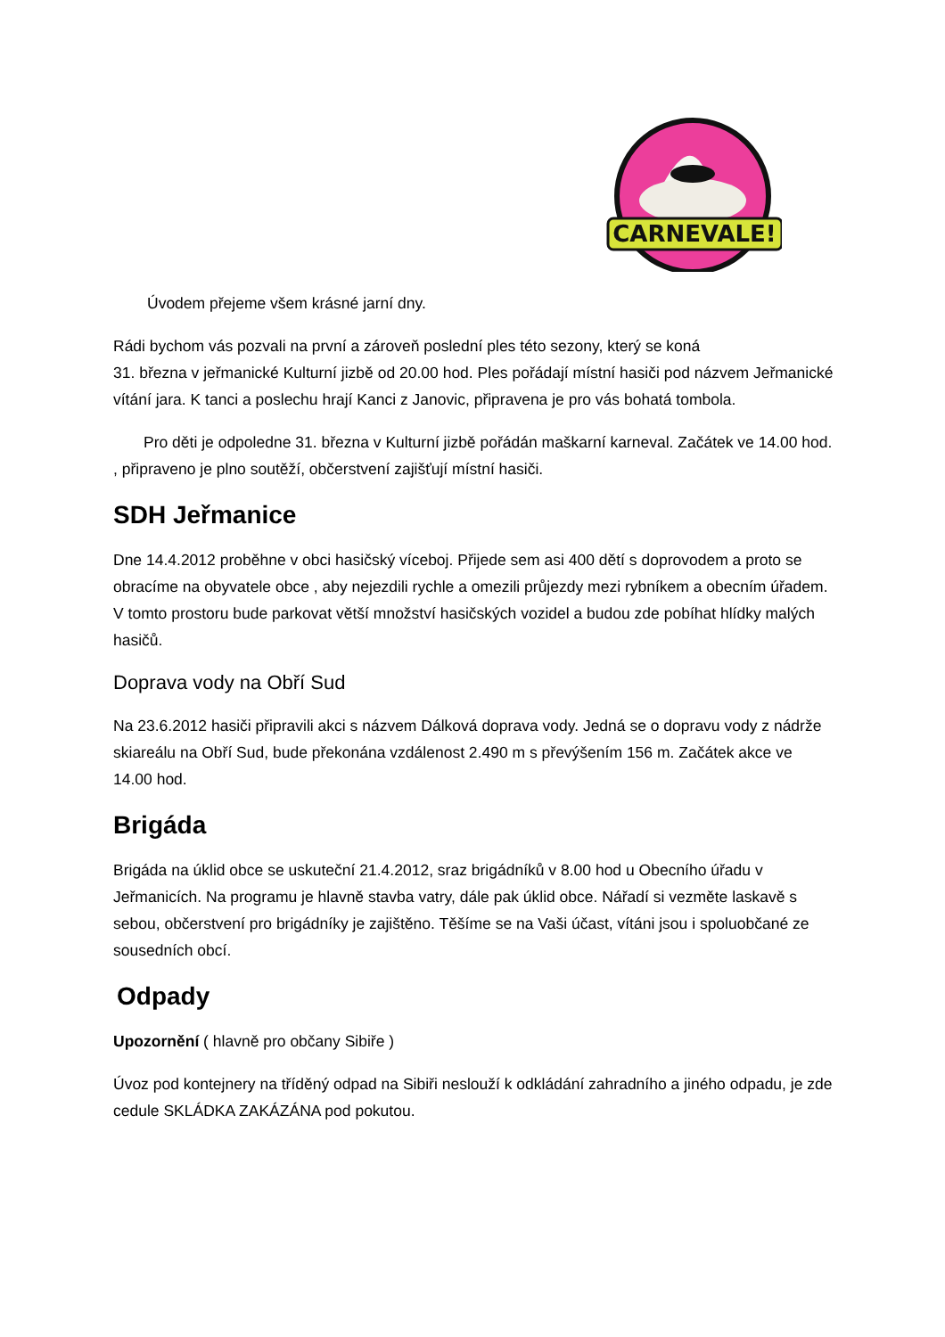CARNEVALE!
Úvodem přejeme všem krásné jarní dny.
Rádi bychom vás pozvali na první a zároveň poslední ples této sezony, který se koná
31. března v jeřmanické Kulturní jizbě od 20.00 hod. Ples pořádají místní hasiči pod názvem Jeřmanické vítání jara. K tanci a poslechu hrají Kanci z Janovic, připravena je pro vás bohatá tombola.
Pro děti je odpoledne 31. března v Kulturní jizbě pořádán maškarní karneval. Začátek ve 14.00 hod. , připraveno je plno soutěží, občerstvení zajišťují místní hasiči.
SDH Jeřmanice
Dne 14.4.2012 proběhne v obci hasičský víceboj. Přijede sem asi 400 dětí s doprovodem a proto se obracíme na obyvatele obce , aby nejezdili rychle a omezili průjezdy mezi rybníkem a obecním úřadem. V tomto prostoru bude parkovat větší množství hasičských vozidel a budou zde pobíhat hlídky malých hasičů.
Doprava vody na Obří Sud
Na 23.6.2012 hasiči připravili akci s názvem Dálková doprava vody. Jedná se o dopravu vody z nádrže skiareálu na Obří Sud, bude překonána vzdálenost 2.490 m s převýšením 156 m. Začátek akce ve 14.00 hod.
Brigáda
Brigáda na úklid obce se uskuteční 21.4.2012, sraz brigádníků v 8.00 hod u Obecního úřadu v Jeřmanicích. Na programu je hlavně stavba vatry, dále pak úklid obce. Nářadí si vezměte laskavě s sebou, občerstvení pro brigádníky je zajištěno. Těšíme se na Vaši účast, vítáni jsou i spoluobčané ze sousedních obcí.
Odpady
Upozornění ( hlavně pro občany Sibiře )
Úvoz pod kontejnery na tříděný odpad na Sibiři neslouží k odkládání zahradního a jiného odpadu, je zde cedule SKLÁDKA ZAKÁZÁNA pod pokutou.